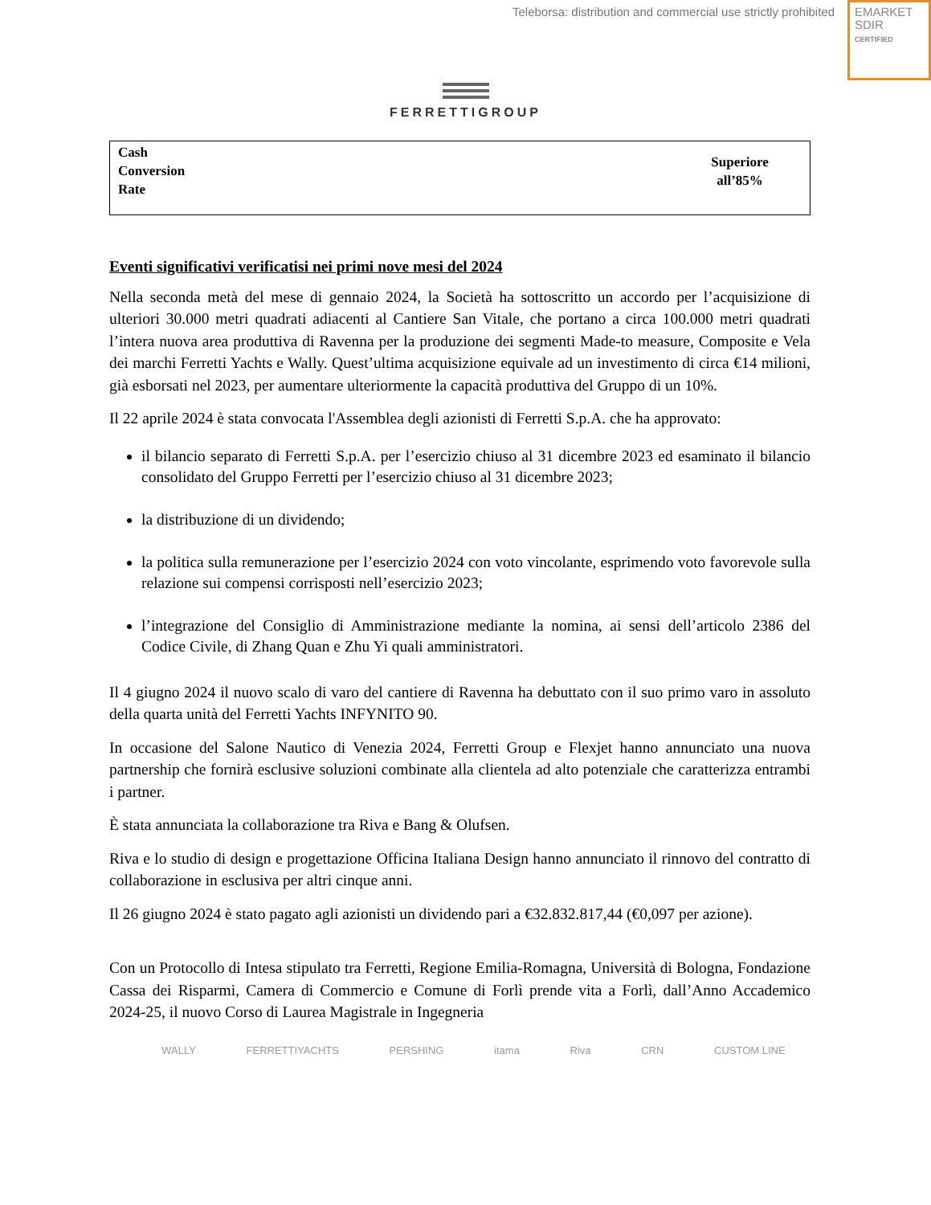Teleborsa: distribution and commercial use strictly prohibited
EMARKET
SDIR
CERTIFIED
FERRETTIGROUP
| Cash Conversion Rate | Superiore all’85% |
Eventi significativi verificatisi nei primi nove mesi del 2024
Nella seconda metà del mese di gennaio 2024, la Società ha sottoscritto un accordo per l’acquisizione di ulteriori 30.000 metri quadrati adiacenti al Cantiere San Vitale, che portano a circa 100.000 metri quadrati l’intera nuova area produttiva di Ravenna per la produzione dei segmenti Made-to measure, Composite e Vela dei marchi Ferretti Yachts e Wally. Quest’ultima acquisizione equivale ad un investimento di circa €14 milioni, già esborsati nel 2023, per aumentare ulteriormente la capacità produttiva del Gruppo di un 10%.
Il 22 aprile 2024 è stata convocata l'Assemblea degli azionisti di Ferretti S.p.A. che ha approvato:
il bilancio separato di Ferretti S.p.A. per l’esercizio chiuso al 31 dicembre 2023 ed esaminato il bilancio consolidato del Gruppo Ferretti per l’esercizio chiuso al 31 dicembre 2023;
la distribuzione di un dividendo;
la politica sulla remunerazione per l’esercizio 2024 con voto vincolante, esprimendo voto favorevole sulla relazione sui compensi corrisposti nell’esercizio 2023;
l’integrazione del Consiglio di Amministrazione mediante la nomina, ai sensi dell’articolo 2386 del Codice Civile, di Zhang Quan e Zhu Yi quali amministratori.
Il 4 giugno 2024 il nuovo scalo di varo del cantiere di Ravenna ha debuttato con il suo primo varo in assoluto della quarta unità del Ferretti Yachts INFYNITO 90.
In occasione del Salone Nautico di Venezia 2024, Ferretti Group e Flexjet hanno annunciato una nuova partnership che fornirà esclusive soluzioni combinate alla clientela ad alto potenziale che caratterizza entrambi i partner.
È stata annunciata la collaborazione tra Riva e Bang & Olufsen.
Riva e lo studio di design e progettazione Officina Italiana Design hanno annunciato il rinnovo del contratto di collaborazione in esclusiva per altri cinque anni.
Il 26 giugno 2024 è stato pagato agli azionisti un dividendo pari a €32.832.817,44 (€0,097 per azione).
Con un Protocollo di Intesa stipulato tra Ferretti, Regione Emilia-Romagna, Università di Bologna, Fondazione Cassa dei Risparmi, Camera di Commercio e Comune di Forlì prende vita a Forlì, dall’Anno Accademico 2024-25, il nuovo Corso di Laurea Magistrale in Ingegneria
WALLY FERRETTIYACHTS PERSHING itama Riva CRN CUSTOM LINE